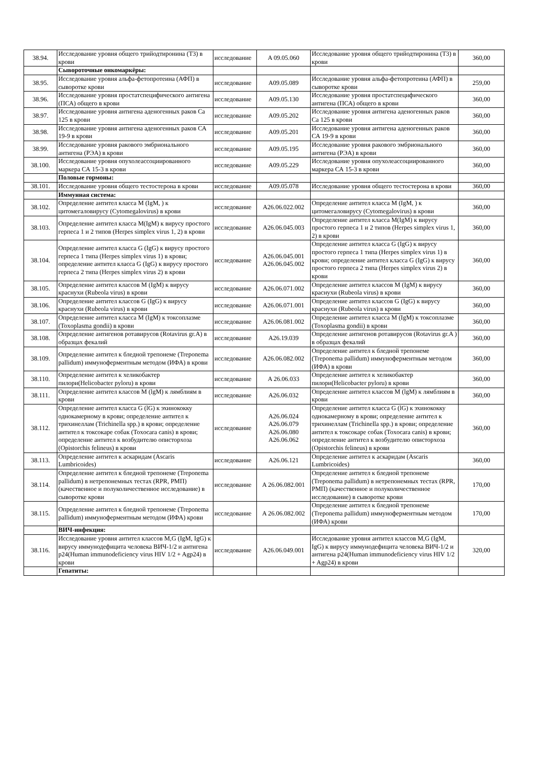| 38.94. | Исследование уровня общего трийодтиронина (Т3) в крови | исследование | A 09.05.060 | Исследование уровня общего трийодтиронина (Т3) в крови | 360,00 |
| | Сывороточные онкомаркёры: | | | | |
| 38.95. | Исследование уровня альфа-фетопротеина (АФП) в сыворотке крови | исследование | A09.05.089 | Исследование уровня альфа-фетопротеина (АФП) в сыворотке крови | 259,00 |
| 38.96. | Исследование уровня простатспецифического антигена (ПСА) общего в крови | исследование | A09.05.130 | Исследование уровня простатспецифического антигена (ПСА) общего в крови | 360,00 |
| 38.97. | Исследование уровня антигена аденогенных раков Са 125 в крови | исследование | A09.05.202 | Исследование уровня антигена аденогенных раков Са 125 в крови | 360,00 |
| 38.98. | Исследование уровня антигена аденогенных раков СА 19-9 в крови | исследование | A09.05.201 | Исследование уровня антигена аденогенных раков СА 19-9 в крови | 360,00 |
| 38.99. | Исследование уровня ракового эмбрионального антигена (РЭА) в крови | исследование | A09.05.195 | Исследование уровня ракового эмбрионального антигена (РЭА) в крови | 360,00 |
| 38.100. | Исследование уровня опухолеассоциированного маркера СА 15-3 в крови | исследование | A09.05.229 | Исследование уровня опухолеассоциированного маркера СА 15-3 в крови | 360,00 |
| | Половые гормоны: | | | | |
| 38.101. | Исследование уровня общего тестостерона в крови | исследование | A09.05.078 | Исследование уровня общего тестостерона в крови | 360,00 |
| | Иммунная система: | | | | |
| 38.102. | Определение антител класса M (IgM, ) к цитомегаловирусу (Cytomegalovirus) в крови | исследование | A26.06.022.002 | Определение антител класса M (IgM, ) к цитомегаловирусу (Cytomegalovirus) в крови | 360,00 |
| 38.103. | Определение антител класса M(IgM) к вирусу простого герпеса 1 и 2 типов (Herpes simplex virus 1, 2) в крови | исследование | A26.06.045.003 | Определение антител класса M(IgM) к вирусу простого герпеса 1 и 2 типов (Herpes simplex virus 1, 2) в крови | 360,00 |
| 38.104. | Определение антител класса G (IgG) к вирусу простого герпеса 1 типа (Herpes simplex virus 1) в крови; определение антител класса G (IgG) к вирусу простого герпеса 2 типа (Herpes simplex virus 2) в крови | исследование | A26.06.045.001 A26.06.045.002 | Определение антител класса G (IgG) к вирусу простого герпеса 1 типа (Herpes simplex virus 1) в крови; определение антител класса G (IgG) к вирусу простого герпеса 2 типа (Herpes simplex virus 2) в крови | 360,00 |
| 38.105. | Определение антител классов M (IgM) к вирусу краснухи (Rubeola virus) в крови | исследование | A26.06.071.002 | Определение антител классов M (IgM) к вирусу краснухи (Rubeola virus) в крови | 360,00 |
| 38.106. | Определение антител классов G (IgG) к вирусу краснухи (Rubeola virus) в крови | исследование | A26.06.071.001 | Определение антител классов G (IgG) к вирусу краснухи (Rubeola virus) в крови | 360,00 |
| 38.107. | Определение антител класса M (IgM) к токсоплазме (Toxoplasma gondii) в крови | исследование | A26.06.081.002 | Определение антител класса M (IgM) к токсоплазме (Toxoplasma gondii) в крови | 360,00 |
| 38.108. | Определение антигенов ротавирусов (Rotavirus gr.A) в образцах фекалий | исследование | A26.19.039 | Определение антигенов ротавирусов (Rotavirus gr.A ) в образцах фекалий | 360,00 |
| 38.109. | Определение антител к бледной трепонеме (Treponema pallidum) иммуноферментным методом (ИФА) в крови | исследование | A26.06.082.002 | Определение антител к бледной трепонеме (Treponema pallidum) иммуноферментным методом (ИФА) в крови | 360,00 |
| 38.110. | Определение антител к хеликобактер пилори(Helicobacter pyloru) в крови | исследование | A 26.06.033 | Определение антител к хеликобактер пилори(Helicobacter pyloru) в крови | 360,00 |
| 38.111. | Определение антител классов M (lgM) к лямблиям в крови | исследование | A26.06.032 | Определение антител классов M (lgM) к лямблиям в крови | 360,00 |
| 38.112. | Определение антител класса G (lG) к эхинококку однокамерному в крови; определение антител к трихинеллам (Trichinella spp.) в крови; определение антител к токсокаре собак (Toxocara canis) в крови; определение антител к возбудителю описторхоза (Opistorchis felineus) в крови | исследование | A26.06.024 A26.06.079 A26.06.080 A26.06.062 | Определение антител класса G (lG) к эхинококку однокамерному в крови; определение антител к трихинеллам (Trichinella spp.) в крови; определение антител к токсокаре собак (Toxocara canis) в крови; определение антител к возбудителю описторхоза (Opistorchis felineus) в крови | 360,00 |
| 38.113. | Определение антител к аскаридам (Ascaris Lumbricoides) | исследование | A26.06.121 | Определение антител к аскаридам (Ascaris Lumbricoides) | 360,00 |
| 38.114. | Определение антител к бледной трепонеме (Treponema pallidum) в нетрепонемных тестах (RPR, РМП) (качественное и полуколичественное исследование) в сыворотке крови | исследование | A 26.06.082.001 | Определение антител к бледной трепонеме (Treponema pallidum) в нетрепонемных тестах (RPR, РМП) (качественное и полуколичественное исследование) в сыворотке крови | 170,00 |
| 38.115. | Определение антител к бледной трепонеме (Treponema pallidum) иммуноферментным методом (ИФА) крови | исследование | A 26.06.082.002 | Определение антител к бледной трепонеме (Treponema pallidum) иммуноферментным методом (ИФА) крови | 170,00 |
| | ВИЧ-инфекция: | | | | |
| 38.116. | Исследование уровня антител классов M,G (IgM, IgG) к вирусу иммунодефицита человека ВИЧ-1/2 и антигена р24(Human immunodeficiency virus HIV 1/2 + Agp24) в крови | исследование | A26.06.049.001 | Исследование уровня антител классов M,G (IgM, IgG) к вирусу иммунодефицита человека ВИЧ-1/2 и антигена р24(Human immunodeficiency virus HIV 1/2 + Agp24) в крови | 320,00 |
| | Гепатиты: | | | | |